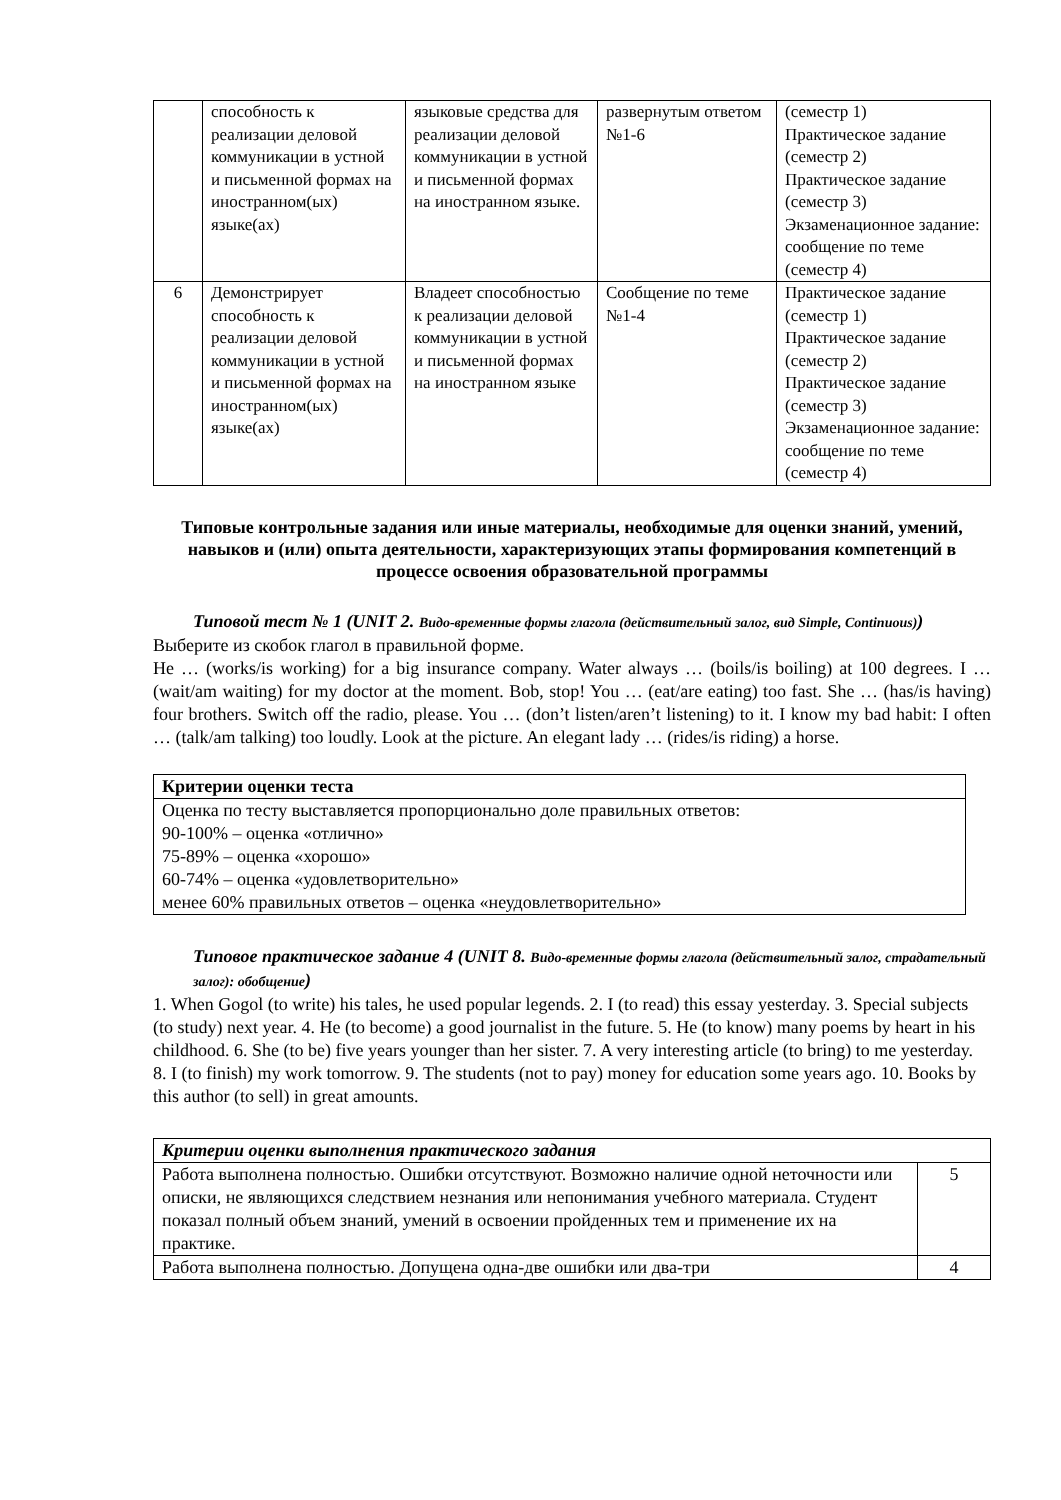| | способность к реализации деловой коммуникации в устной и письменной формах на иностранном(ых) языке(ах) | языковые средства для реализации деловой коммуникации в устной и письменной формах на иностранном языке. | развернутым ответом №1-6 | (семестр 1) Практическое задание (семестр 2) Практическое задание (семестр 3) Экзаменационное задание: сообщение по теме (семестр 4) |
| 6 | Демонстрирует способность к реализации деловой коммуникации в устной и письменной формах на иностранном(ых) языке(ах) | Владеет способностью к реализации деловой коммуникации в устной и письменной формах на иностранном языке | Сообщение по теме №1-4 | Практическое задание (семестр 1) Практическое задание (семестр 2) Практическое задание (семестр 3) Экзаменационное задание: сообщение по теме (семестр 4) |
Типовые контрольные задания или иные материалы, необходимые для оценки знаний, умений, навыков и (или) опыта деятельности, характеризующих этапы формирования компетенций в процессе освоения образовательной программы
Типовой тест № 1 (UNIT 2. Видо-временные формы глагола (действительный залог, вид Simple, Continuous))
Выберите из скобок глагол в правильной форме.
He … (works/is working) for a big insurance company. Water always … (boils/is boiling) at 100 degrees. I … (wait/am waiting) for my doctor at the moment. Bob, stop! You … (eat/are eating) too fast. She … (has/is having) four brothers. Switch off the radio, please. You … (don’t listen/aren’t listening) to it. I know my bad habit: I often … (talk/am talking) too loudly. Look at the picture. An elegant lady … (rides/is riding) a horse.
| Критерии оценки теста |
| --- |
| Оценка по тесту выставляется пропорционально доле правильных ответов: 90-100% – оценка «отлично» 75-89% – оценка «хорошо» 60-74% – оценка «удовлетворительно» менее 60% правильных ответов – оценка «неудовлетворительно» |
Типовое практическое задание 4 (UNIT 8. Видо-временные формы глагола (действительный залог, страдательный залог): обобщение)
1. When Gogol (to write) his tales, he used popular legends. 2. I (to read) this essay yesterday. 3. Special subjects (to study) next year. 4. He (to become) a good journalist in the future. 5. He (to know) many poems by heart in his childhood. 6. She (to be) five years younger than her sister. 7. A very interesting article (to bring) to me yesterday. 8. I (to finish) my work tomorrow. 9. The students (not to pay) money for education some years ago. 10. Books by this author (to sell) in great amounts.
| Критерии оценки выполнения практического задания | |
| --- | --- |
| Работа выполнена полностью. Ошибки отсутствуют. Возможно наличие одной неточности или описки, не являющихся следствием незнания или непонимания учебного материала. Студент показал полный объем знаний, умений в освоении пройденных тем и применение их на практике. | 5 |
| Работа выполнена полностью. Допущена одна-две ошибки или два-три | 4 |